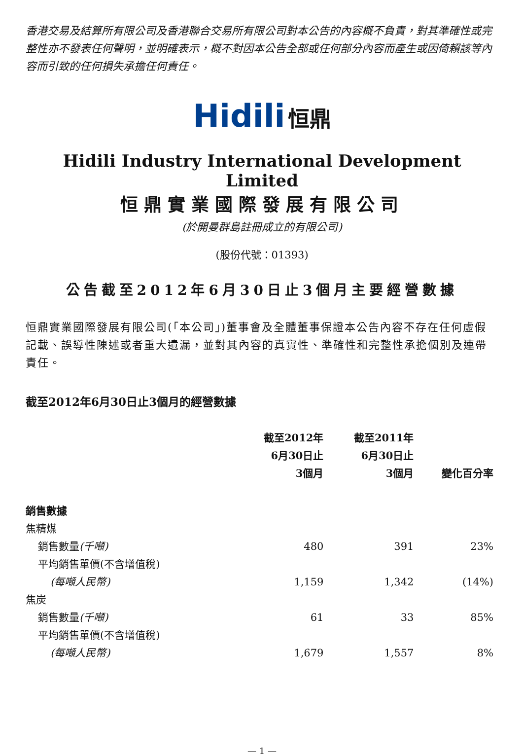香港交易及結算所有限公司及香港聯合交易所有限公司對本公告的內容概不負責，對其準確性或完整性亦不發表任何聲明，並明確表示，概不對因本公告全部或任何部分內容而產生或因倚賴該等內容而引致的任何損失承擔任何責任。
Hidili 恒鼎
Hidili Industry International Development Limited
恒鼎實業國際發展有限公司
(於開曼群島註冊成立的有限公司)
(股份代號：01393)
公告截至2012年6月30日止3個月主要經營數據
恒鼎實業國際發展有限公司(「本公司」)董事會及全體董事保證本公告內容不存在任何虛假記載、誤導性陳述或者重大遺漏，並對其內容的真實性、準確性和完整性承擔個別及連帶責任。
截至2012年6月30日止3個月的經營數據
| | 截至2012年 6月30日止 3個月 | 截至2011年 6月30日止 3個月 | 變化百分率 |
| --- | --- | --- | --- |
| 銷售數據 | | | |
| 焦精煤 | | | |
| 銷售數量 (千噸) | 480 | 391 | 23% |
| 平均銷售單價(不含增值稅) | | | |
| (每噸人民幣) | 1,159 | 1,342 | (14%) |
| 焦炭 | | | |
| 銷售數量 (千噸) | 61 | 33 | 85% |
| 平均銷售單價(不含增值稅) | | | |
| (每噸人民幣) | 1,679 | 1,557 | 8% |
— 1 —